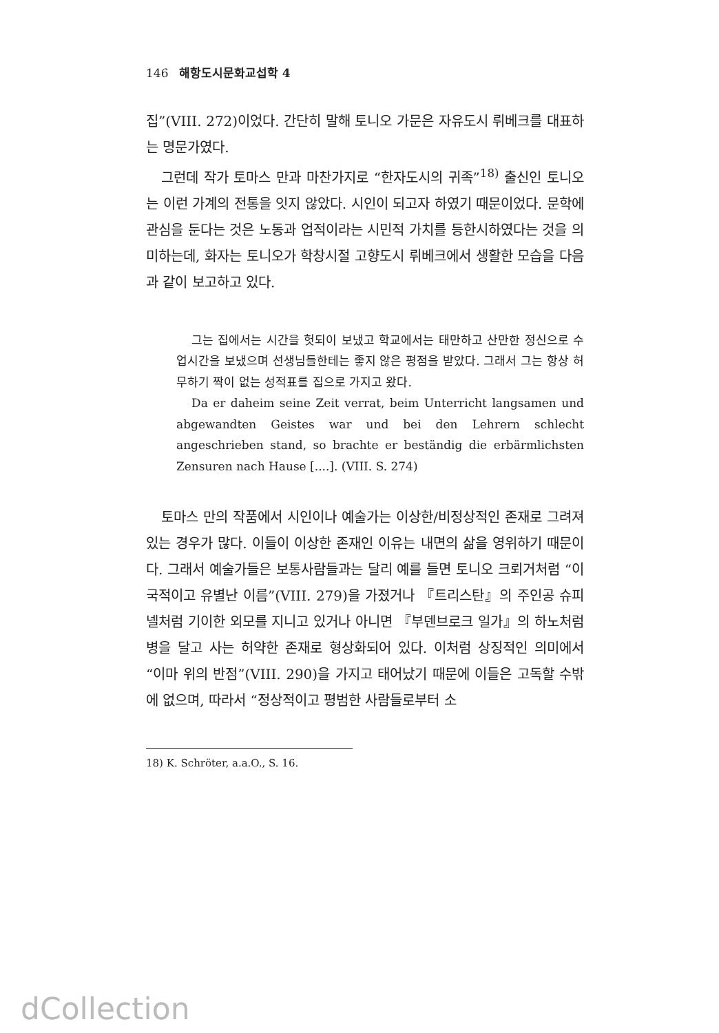146 해항도시문화교섭학 4
집”(VIII. 272)이었다. 간단히 말해 토니오 가문은 자유도시 뤼베크를 대표하는 명문가였다.
그런데 작가 토마스 만과 마찬가지로 “한자도시의 귀족”<sup>18)</sup> 출신인 토니오는 이런 가계의 전통을 잇지 않았다. 시인이 되고자 하였기 때문이었다. 문학에 관심을 둔다는 것은 노동과 업적이라는 시민적 가치를 등한시하였다는 것을 의미하는데, 화자는 토니오가 학창시절 고향도시 뤼베크에서 생활한 모습을 다음과 같이 보고하고 있다.
그는 집에서는 시간을 헛되이 보냈고 학교에서는 태만하고 산만한 정신으로 수업시간을 보냈으며 선생님들한테는 좋지 않은 평점을 받았다. 그래서 그는 항상 허무하기 짝이 없는 성적표를 집으로 가지고 왔다.
Da er daheim seine Zeit verrat, beim Unterricht langsamen und abgewandten Geistes war und bei den Lehrern schlecht angeschrieben stand, so brachte er beständig die erbärmlichsten Zensuren nach Hause [....]. (VIII. S. 274)
토마스 만의 작품에서 시인이나 예술가는 이상한/비정상적인 존재로 그려져 있는 경우가 많다. 이들이 이상한 존재인 이유는 내면의 삶을 영위하기 때문이다. 그래서 예술가들은 보통사람들과는 달리 예를 들면 토니오 크뢰거처럼 “이국적이고 유별난 이름”(VIII. 279)을 가졌거나 『트리스탄』의 주인공 슈피넬처럼 기이한 외모를 지니고 있거나 아니면 『부덴브로크 일가』의 하노처럼 병을 달고 사는 허약한 존재로 형상화되어 있다. 이처럼 상징적인 의미에서 “이마 위의 반점”(VIII. 290)을 가지고 태어났기 때문에 이들은 고독할 수밖에 없으며, 따라서 “정상적이고 평범한 사람들로부터 소
18) K. Schröter, a.a.O., S. 16.
dCollection